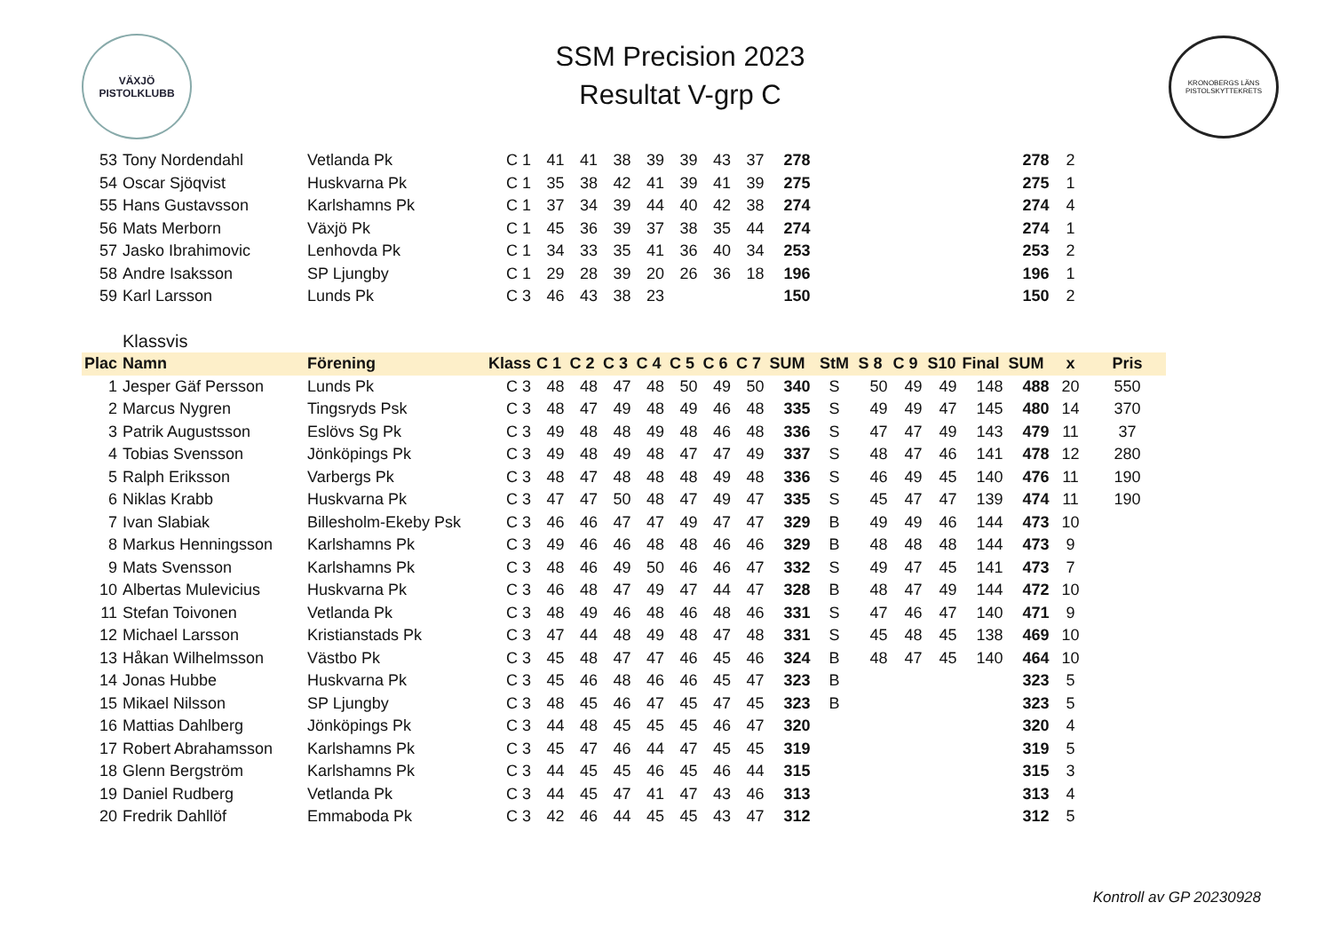VÄXJÖ
PISTOLKLUBB
SSM Precision 2023
Resultat V-grp C
KRONOBERGS LÄNS PISTOLSKYTTEKRETS
| 53 | Tony Nordendahl | Vetlanda Pk | C 1 | 41 | 41 | 38 | 39 | 39 | 43 | 37 | 278 | | | | | | 278 | 2 | |
| 54 | Oscar Sjöqvist | Huskvarna Pk | C 1 | 35 | 38 | 42 | 41 | 39 | 41 | 39 | 275 | | | | | | 275 | 1 | |
| 55 | Hans Gustavsson | Karlshamns Pk | C 1 | 37 | 34 | 39 | 44 | 40 | 42 | 38 | 274 | | | | | | 274 | 4 | |
| 56 | Mats Merborn | Växjö Pk | C 1 | 45 | 36 | 39 | 37 | 38 | 35 | 44 | 274 | | | | | | 274 | 1 | |
| 57 | Jasko Ibrahimovic | Lenhovda Pk | C 1 | 34 | 33 | 35 | 41 | 36 | 40 | 34 | 253 | | | | | | 253 | 2 | |
| 58 | Andre Isaksson | SP Ljungby | C 1 | 29 | 28 | 39 | 20 | 26 | 36 | 18 | 196 | | | | | | 196 | 1 | |
| 59 | Karl Larsson | Lunds Pk | C 3 | 46 | 43 | 38 | 23 | | | | 150 | | | | | | 150 | 2 | |
| | Klassvis | | | | | | | | | | | | | | | | | | |
| Plac | Namn | Förening | Klass | C 1 | C 2 | C 3 | C 4 | C 5 | C 6 | C 7 | SUM | StM | S 8 | C 9 | S10 | Final | SUM | x | Pris |
| 1 | Jesper Gäf Persson | Lunds Pk | C 3 | 48 | 48 | 47 | 48 | 50 | 49 | 50 | 340 | S | 50 | 49 | 49 | 148 | 488 | 20 | 550 |
| 2 | Marcus Nygren | Tingsryds Psk | C 3 | 48 | 47 | 49 | 48 | 49 | 46 | 48 | 335 | S | 49 | 49 | 47 | 145 | 480 | 14 | 370 |
| 3 | Patrik Augustsson | Eslövs Sg Pk | C 3 | 49 | 48 | 48 | 49 | 48 | 46 | 48 | 336 | S | 47 | 47 | 49 | 143 | 479 | 11 | 37 |
| 4 | Tobias Svensson | Jönköpings Pk | C 3 | 49 | 48 | 49 | 48 | 47 | 47 | 49 | 337 | S | 48 | 47 | 46 | 141 | 478 | 12 | 280 |
| 5 | Ralph Eriksson | Varbergs Pk | C 3 | 48 | 47 | 48 | 48 | 48 | 49 | 48 | 336 | S | 46 | 49 | 45 | 140 | 476 | 11 | 190 |
| 6 | Niklas Krabb | Huskvarna Pk | C 3 | 47 | 47 | 50 | 48 | 47 | 49 | 47 | 335 | S | 45 | 47 | 47 | 139 | 474 | 11 | 190 |
| 7 | Ivan Slabiak | Billesholm-Ekeby Psk | C 3 | 46 | 46 | 47 | 47 | 49 | 47 | 47 | 329 | B | 49 | 49 | 46 | 144 | 473 | 10 | |
| 8 | Markus Henningsson | Karlshamns Pk | C 3 | 49 | 46 | 46 | 48 | 48 | 46 | 46 | 329 | B | 48 | 48 | 48 | 144 | 473 | 9 | |
| 9 | Mats Svensson | Karlshamns Pk | C 3 | 48 | 46 | 49 | 50 | 46 | 46 | 47 | 332 | S | 49 | 47 | 45 | 141 | 473 | 7 | |
| 10 | Albertas Mulevicius | Huskvarna Pk | C 3 | 46 | 48 | 47 | 49 | 47 | 44 | 47 | 328 | B | 48 | 47 | 49 | 144 | 472 | 10 | |
| 11 | Stefan Toivonen | Vetlanda Pk | C 3 | 48 | 49 | 46 | 48 | 46 | 48 | 46 | 331 | S | 47 | 46 | 47 | 140 | 471 | 9 | |
| 12 | Michael Larsson | Kristianstads Pk | C 3 | 47 | 44 | 48 | 49 | 48 | 47 | 48 | 331 | S | 45 | 48 | 45 | 138 | 469 | 10 | |
| 13 | Håkan Wilhelmsson | Västbo Pk | C 3 | 45 | 48 | 47 | 47 | 46 | 45 | 46 | 324 | B | 48 | 47 | 45 | 140 | 464 | 10 | |
| 14 | Jonas Hubbe | Huskvarna Pk | C 3 | 45 | 46 | 48 | 46 | 46 | 45 | 47 | 323 | B | | | | | 323 | 5 | |
| 15 | Mikael Nilsson | SP Ljungby | C 3 | 48 | 45 | 46 | 47 | 45 | 47 | 45 | 323 | B | | | | | 323 | 5 | |
| 16 | Mattias Dahlberg | Jönköpings Pk | C 3 | 44 | 48 | 45 | 45 | 45 | 46 | 47 | 320 | | | | | | 320 | 4 | |
| 17 | Robert Abrahamsson | Karlshamns Pk | C 3 | 45 | 47 | 46 | 44 | 47 | 45 | 45 | 319 | | | | | | 319 | 5 | |
| 18 | Glenn Bergström | Karlshamns Pk | C 3 | 44 | 45 | 45 | 46 | 45 | 46 | 44 | 315 | | | | | | 315 | 3 | |
| 19 | Daniel Rudberg | Vetlanda Pk | C 3 | 44 | 45 | 47 | 41 | 47 | 43 | 46 | 313 | | | | | | 313 | 4 | |
| 20 | Fredrik Dahllöf | Emmaboda Pk | C 3 | 42 | 46 | 44 | 45 | 45 | 43 | 47 | 312 | | | | | | 312 | 5 | |
Kontroll av GP 20230928